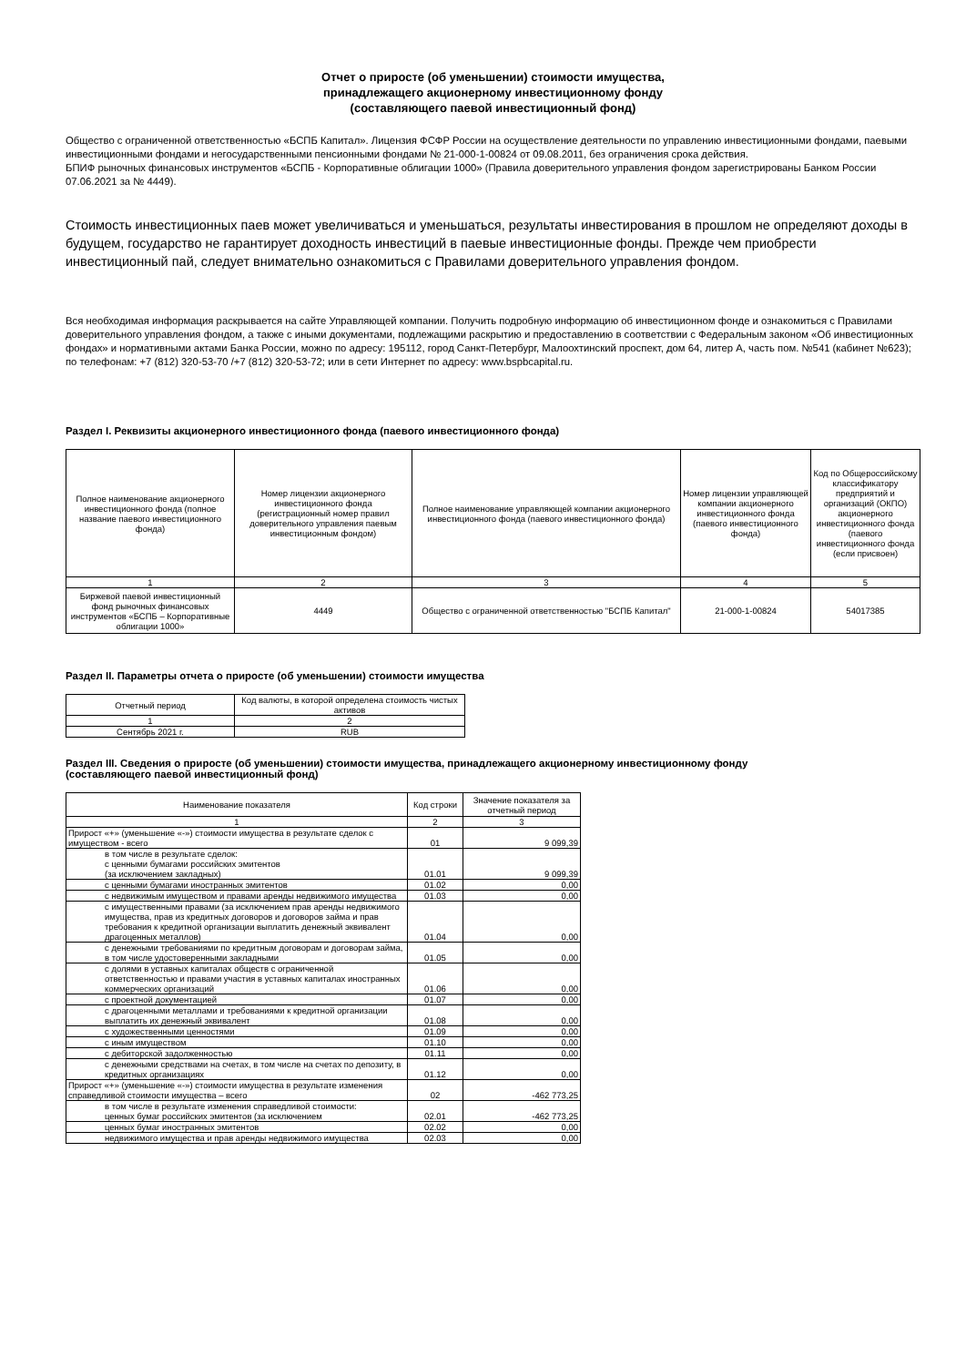Отчет о приросте (об уменьшении) стоимости имущества,
принадлежащего акционерному инвестиционному фонду
(составляющего паевой инвестиционный фонд)
Общество с ограниченной ответственностью «БСПБ Капитал». Лицензия ФСФР России на осуществление деятельности по управлению инвестиционными фондами, паевыми инвестиционными фондами и негосударственными пенсионными фондами № 21-000-1-00824 от 09.08.2011, без ограничения срока действия.
БПИФ рыночных финансовых инструментов «БСПБ - Корпоративные облигации 1000» (Правила доверительного управления фондом зарегистрированы Банком России 07.06.2021 за № 4449).
Стоимость инвестиционных паев может увеличиваться и уменьшаться, результаты инвестирования в прошлом не определяют доходы в будущем, государство не гарантирует доходность инвестиций в паевые инвестиционные фонды. Прежде чем приобрести инвестиционный пай, следует внимательно ознакомиться с Правилами доверительного управления фондом.
Вся необходимая информация раскрывается на сайте Управляющей компании. Получить подробную информацию об инвестиционном фонде и ознакомиться с Правилами доверительного управления фондом, а также с иными документами, подлежащими раскрытию и предоставлению в соответствии с Федеральным законом «Об инвестиционных фондах» и нормативными актами Банка России, можно по адресу: 195112, город Санкт-Петербург, Малоохтинский проспект, дом 64, литер А, часть пом. №541 (кабинет №623); по телефонам: +7 (812) 320-53-70 /+7 (812) 320-53-72; или в сети Интернет по адресу: www.bspbcapital.ru.
Раздел I. Реквизиты акционерного инвестиционного фонда (паевого инвестиционного фонда)
| Полное наименование акционерного инвестиционного фонда (полное название паевого инвестиционного фонда) | Номер лицензии акционерного инвестиционного фонда (регистрационный номер правил доверительного управления паевым инвестиционным фондом) | Полное наименование управляющей компании акционерного инвестиционного фонда (паевого инвестиционного фонда) | Номер лицензии управляющей компании акционерного инвестиционного фонда (паевого инвестиционного фонда) | Код по Общероссийскому классификатору предприятий и организаций (ОКПО) акционерного инвестиционного фонда (паевого инвестиционного фонда (если присвоен) |
| --- | --- | --- | --- | --- |
| 1 | 2 | 3 | 4 | 5 |
| Биржевой паевой инвестиционный фонд рыночных финансовых инструментов «БСПБ – Корпоративные облигации 1000» | 4449 | Общество с ограниченной ответственностью "БСПБ Капитал" | 21-000-1-00824 | 54017385 |
Раздел II. Параметры отчета о приросте (об уменьшении) стоимости имущества
| Отчетный период | Код валюты, в которой определена стоимость чистых активов |
| --- | --- |
| 1 | 2 |
| Сентябрь 2021 г. | RUB |
Раздел III. Сведения о приросте (об уменьшении) стоимости имущества, принадлежащего акционерному инвестиционному фонду
(составляющего паевой инвестиционный фонд)
| Наименование показателя | Код строки | Значение показателя за отчетный период |
| --- | --- | --- |
| 1 | 2 | 3 |
| Прирост «+» (уменьшение «-») стоимости имущества в результате сделок с имуществом - всего | 01 | 9 099,39 |
| в том числе в результате сделок: с ценными бумагами российских эмитентов (за исключением закладных) | 01.01 | 9 099,39 |
| с ценными бумагами иностранных эмитентов | 01.02 | 0,00 |
| с недвижимым имуществом и правами аренды недвижимого имущества | 01.03 | 0,00 |
| с имущественными правами (за исключением прав аренды недвижимого имущества, прав из кредитных договоров и договоров займа и прав требования к кредитной организации выплатить денежный эквивалент драгоценных металлов) | 01.04 | 0,00 |
| с денежными требованиями по кредитным договорам и договорам займа, в том числе удостоверенными закладными | 01.05 | 0,00 |
| с долями в уставных капиталах обществ с ограниченной ответственностью и правами участия в уставных капиталах иностранных коммерческих организаций | 01.06 | 0,00 |
| с проектной документацией | 01.07 | 0,00 |
| с драгоценными металлами и требованиями к кредитной организации выплатить их денежный эквивалент | 01.08 | 0,00 |
| с художественными ценностями | 01.09 | 0,00 |
| с иным имуществом | 01.10 | 0,00 |
| с дебиторской задолженностью | 01.11 | 0,00 |
| с денежными средствами на счетах, в том числе на счетах по депозиту, в кредитных организациях | 01.12 | 0,00 |
| Прирост «+» (уменьшение «-») стоимости имущества в результате изменения справедливой стоимости имущества – всего | 02 | -462 773,25 |
| в том числе в результате изменения справедливой стоимости: ценных бумаг российских эмитентов (за исключением | 02.01 | -462 773,25 |
| ценных бумаг иностранных эмитентов | 02.02 | 0,00 |
| недвижимого имущества и прав аренды недвижимого имущества | 02.03 | 0,00 |